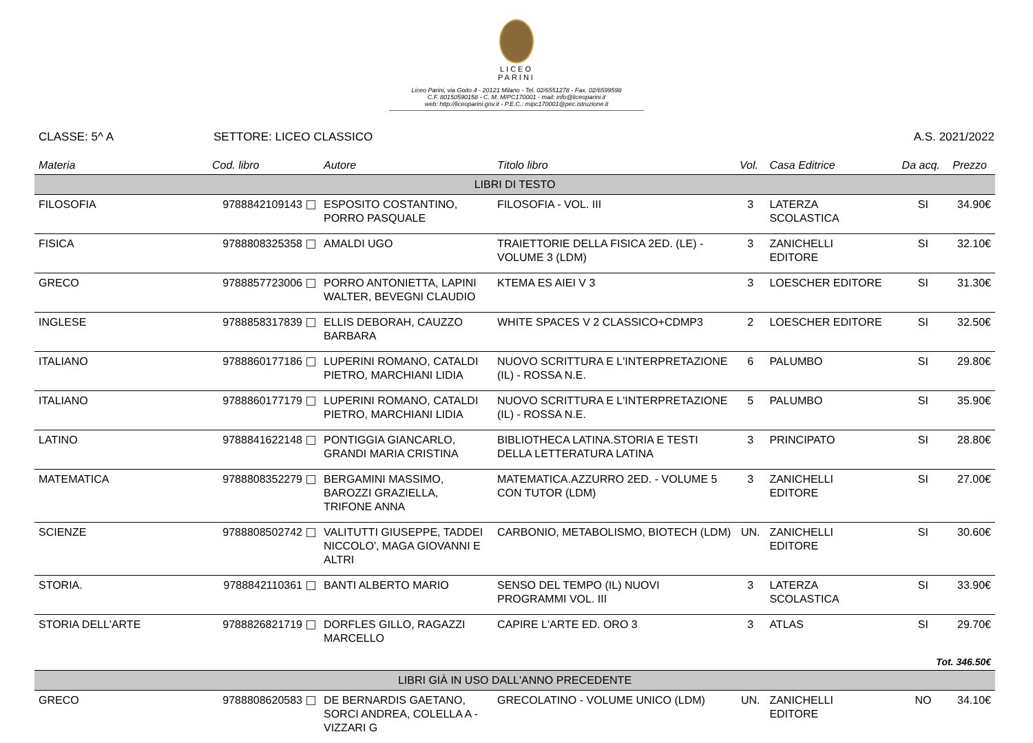LICEO
PARINI
Liceo Parini, via Goito 4 - 20121 Milano - Tel. 02/6551278 - Fax. 02/6599598
C.F. 80150590158 - C. M. MIPC170001 - mail: info@liceoparini.it
web: http://liceoparini.gov.it - P.E.C.: mipc170001@pec.istruzione.it
CLASSE: 5^ A SETTORE: LICEO CLASSICO A.S. 2021/2022
| Materia | Cod. libro | Autore | Titolo libro | Vol. | Casa Editrice | Da acq. | Prezzo |
| --- | --- | --- | --- | --- | --- | --- | --- |
| LIBRI DI TESTO | | | | | | | |
| FILOSOFIA | 9788842109143 | ESPOSITO COSTANTINO, PORRO PASQUALE | FILOSOFIA - VOL. III | 3 | LATERZA SCOLASTICA | SI | 34.90€ |
| FISICA | 9788808325358 | AMALDI UGO | TRAIETTORIE DELLA FISICA 2ED. (LE) - VOLUME 3 (LDM) | 3 | ZANICHELLI EDITORE | SI | 32.10€ |
| GRECO | 9788857723006 | PORRO ANTONIETTA, LAPINI WALTER, BEVEGNI CLAUDIO | KTEMA ES AIEI V 3 | 3 | LOESCHER EDITORE | SI | 31.30€ |
| INGLESE | 9788858317839 | ELLIS DEBORAH, CAUZZO BARBARA | WHITE SPACES V 2 CLASSICO+CDMP3 | 2 | LOESCHER EDITORE | SI | 32.50€ |
| ITALIANO | 9788860177186 | LUPERINI ROMANO, CATALDI PIETRO, MARCHIANI LIDIA | NUOVO SCRITTURA E L'INTERPRETAZIONE (IL) - ROSSA N.E. | 6 | PALUMBO | SI | 29.80€ |
| ITALIANO | 9788860177179 | LUPERINI ROMANO, CATALDI PIETRO, MARCHIANI LIDIA | NUOVO SCRITTURA E L'INTERPRETAZIONE (IL) - ROSSA N.E. | 5 | PALUMBO | SI | 35.90€ |
| LATINO | 9788841622148 | PONTIGGIA GIANCARLO, GRANDI MARIA CRISTINA | BIBLIOTHECA LATINA.STORIA E TESTI DELLA LETTERATURA LATINA | 3 | PRINCIPATO | SI | 28.80€ |
| MATEMATICA | 9788808352279 | BERGAMINI MASSIMO, BAROZZI GRAZIELLA, TRIFONE ANNA | MATEMATICA.AZZURRO 2ED. - VOLUME 5 CON TUTOR (LDM) | 3 | ZANICHELLI EDITORE | SI | 27.00€ |
| SCIENZE | 9788808502742 | VALITUTTI GIUSEPPE, TADDEI NICCOLO', MAGA GIOVANNI E ALTRI | CARBONIO, METABOLISMO, BIOTECH (LDM) | UN. | ZANICHELLI EDITORE | SI | 30.60€ |
| STORIA. | 9788842110361 | BANTI ALBERTO MARIO | SENSO DEL TEMPO (IL) NUOVI PROGRAMMI VOL. III | 3 | LATERZA SCOLASTICA | SI | 33.90€ |
| STORIA DELL'ARTE | 9788826821719 | DORFLES GILLO, RAGAZZI MARCELLO | CAPIRE L'ARTE ED. ORO 3 | 3 | ATLAS | SI | 29.70€ |
| Tot. 346.50€ | | | | | | | |
| LIBRI GIÀ IN USO DALL'ANNO PRECEDENTE | | | | | | | |
| GRECO | 9788808620583 | DE BERNARDIS GAETANO, SORCI ANDREA, COLELLA A - VIZZARI G | GRECOLATINO - VOLUME UNICO (LDM) | UN. | ZANICHELLI EDITORE | NO | 34.10€ |